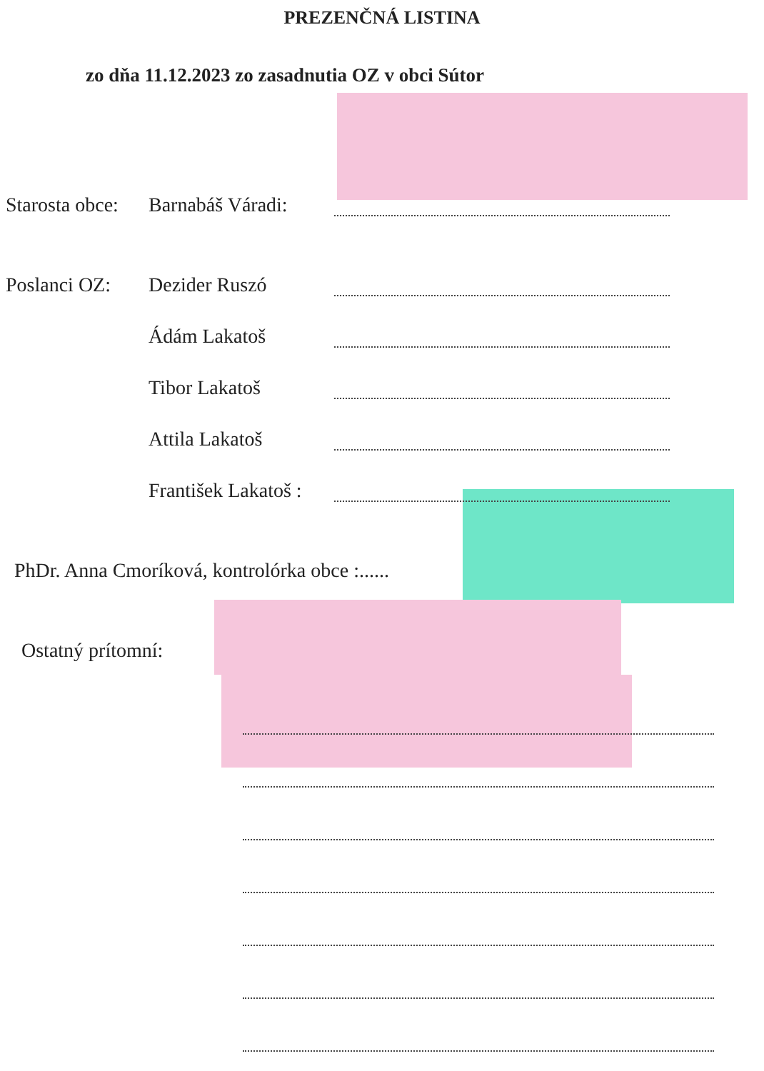PREZENČNÁ LISTINA
zo dňa 11.12.2023 zo zasadnutia OZ v obci Sútor
Starosta obce: Barnabáš Váradi:
Poslanci OZ: Dezider Ruszó
Ádám Lakatoš
Tibor Lakatoš
Attila Lakatoš
František Lakatoš :
PhDr. Anna Cmoríková, kontrolórka obce :......
Ostatný prítomní: